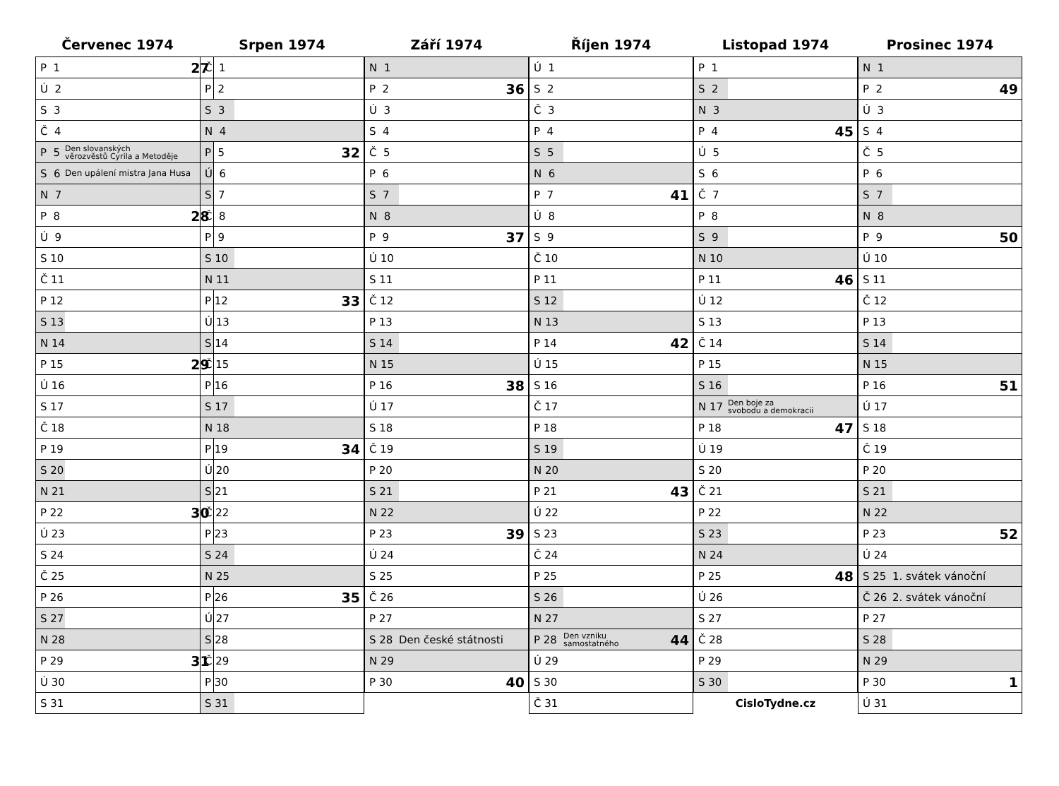Červenec 1974
| P 1 | | 27 |
| Ú 2 | | |
| S 3 | | |
| Č 4 | | |
| P 5 | Den slovanských věrozvěstů Cyrila a Metoděje | |
| S 6 | Den upálení mistra Jana Husa | |
| N 7 | | |
| P 8 | | 28 |
| Ú 9 | | |
| S 10 | | |
| Č 11 | | |
| P 12 | | |
| S 13 | | |
| N 14 | | |
| P 15 | | 29 |
| Ú 16 | | |
| S 17 | | |
| Č 18 | | |
| P 19 | | |
| S 20 | | |
| N 21 | | |
| P 22 | | 30 |
| Ú 23 | | |
| S 24 | | |
| Č 25 | | |
| P 26 | | |
| S 27 | | |
| N 28 | | |
| P 29 | | 31 |
| Ú 30 | | |
| S 31 | | |
Srpen 1974
| Č 1 | | |
| P 2 | | |
| S 3 | | |
| N 4 | | |
| P 5 | | 32 |
| Ú 6 | | |
| S 7 | | |
| Č 8 | | |
| P 9 | | |
| S 10 | | |
| N 11 | | |
| P 12 | | 33 |
| Ú 13 | | |
| S 14 | | |
| Č 15 | | |
| P 16 | | |
| S 17 | | |
| N 18 | | |
| P 19 | | 34 |
| Ú 20 | | |
| S 21 | | |
| Č 22 | | |
| P 23 | | |
| S 24 | | |
| N 25 | | |
| P 26 | | 35 |
| Ú 27 | | |
| S 28 | | |
| Č 29 | | |
| P 30 | | |
| S 31 | | |
Září 1974
| N 1 | | |
| P 2 | | 36 |
| Ú 3 | | |
| S 4 | | |
| Č 5 | | |
| P 6 | | |
| S 7 | | |
| N 8 | | |
| P 9 | | 37 |
| Ú 10 | | |
| S 11 | | |
| Č 12 | | |
| P 13 | | |
| S 14 | | |
| N 15 | | |
| P 16 | | 38 |
| Ú 17 | | |
| S 18 | | |
| Č 19 | | |
| P 20 | | |
| S 21 | | |
| N 22 | | |
| P 23 | | 39 |
| Ú 24 | | |
| S 25 | | |
| Č 26 | | |
| P 27 | | |
| S 28 | Den české státnosti | |
| N 29 | | |
| P 30 | | 40 |
Říjen 1974
| Ú 1 | | |
| S 2 | | |
| Č 3 | | |
| P 4 | | |
| S 5 | | |
| N 6 | | |
| P 7 | | 41 |
| Ú 8 | | |
| S 9 | | |
| Č 10 | | |
| P 11 | | |
| S 12 | | |
| N 13 | | |
| P 14 | | 42 |
| Ú 15 | | |
| S 16 | | |
| Č 17 | | |
| P 18 | | |
| S 19 | | |
| N 20 | | |
| P 21 | | 43 |
| Ú 22 | | |
| S 23 | | |
| Č 24 | | |
| P 25 | | |
| S 26 | | |
| N 27 | | |
| P 28 | Den vzniku samostatného | 44 |
| Ú 29 | | |
| S 30 | | |
| Č 31 | | |
Listopad 1974
| P 1 | | |
| S 2 | | |
| N 3 | | |
| P 4 | | 45 |
| Ú 5 | | |
| S 6 | | |
| Č 7 | | |
| P 8 | | |
| S 9 | | |
| N 10 | | |
| P 11 | | 46 |
| Ú 12 | | |
| S 13 | | |
| Č 14 | | |
| P 15 | | |
| S 16 | | |
| N 17 | Den boje za svobodu a demokracii | |
| P 18 | | 47 |
| Ú 19 | | |
| S 20 | | |
| Č 21 | | |
| P 22 | | |
| S 23 | | |
| N 24 | | |
| P 25 | | 48 |
| Ú 26 | | |
| S 27 | | |
| Č 28 | | |
| P 29 | | |
| S 30 | | |
CisloTydne.cz
Prosinec 1974
| N 1 | | |
| P 2 | | 49 |
| Ú 3 | | |
| S 4 | | |
| Č 5 | | |
| P 6 | | |
| S 7 | | |
| N 8 | | |
| P 9 | | 50 |
| Ú 10 | | |
| S 11 | | |
| Č 12 | | |
| P 13 | | |
| S 14 | | |
| N 15 | | |
| P 16 | | 51 |
| Ú 17 | | |
| S 18 | | |
| Č 19 | | |
| P 20 | | |
| S 21 | | |
| N 22 | | |
| P 23 | | 52 |
| Ú 24 | | |
| S 25 | 1. svátek vánoční | |
| Č 26 | 2. svátek vánoční | |
| P 27 | | |
| S 28 | | |
| N 29 | | |
| P 30 | | 1 |
| Ú 31 | | |